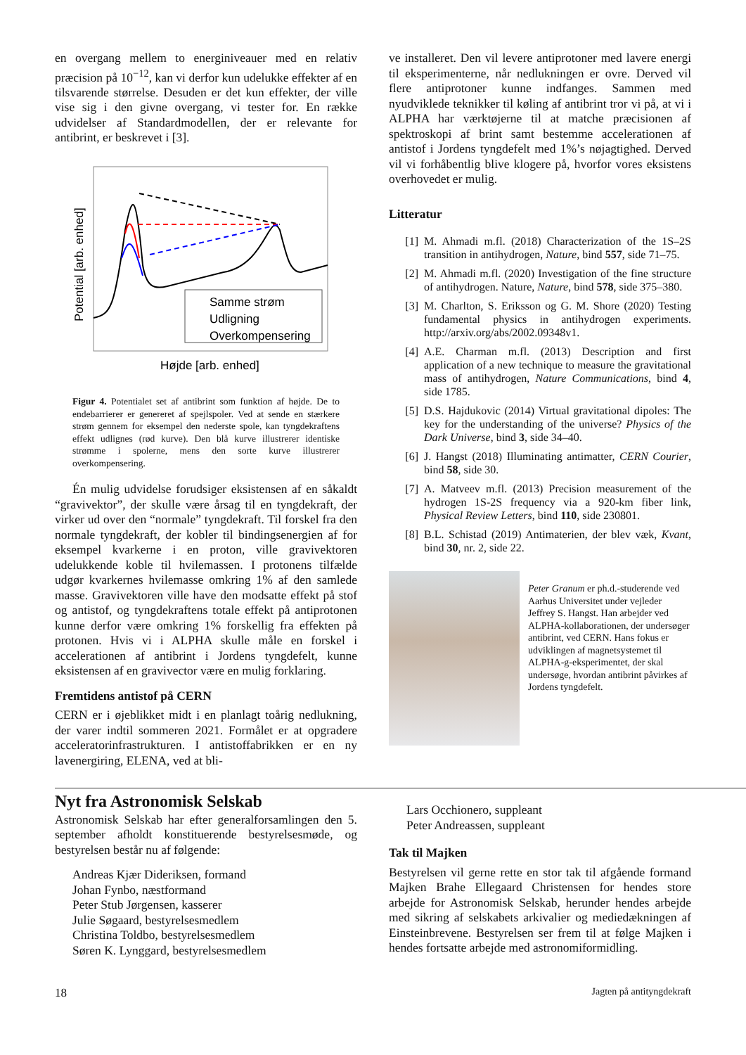en overgang mellem to energiniveauer med en relativ præcision på 10<sup>−12</sup>, kan vi derfor kun udelukke effekter af en tilsvarende størrelse. Desuden er det kun effekter, der ville vise sig i den givne overgang, vi tester for. En række udvidelser af Standardmodellen, der er relevante for antibrint, er beskrevet i [3].
Samme strøm
Udligning
Overkompensering
Højde [arb. enhed]
Potential [arb. enhed]
Figur 4. Potentialet set af antibrint som funktion af højde. De to endebarrierer er genereret af spejlspoler. Ved at sende en stærkere strøm gennem for eksempel den nederste spole, kan tyngdekraftens effekt udlignes (rød kurve). Den blå kurve illustrerer identiske strømme i spolerne, mens den sorte kurve illustrerer overkompensering.
Én mulig udvidelse forudsiger eksistensen af en såkaldt “gravivektor”, der skulle være årsag til en tyngdekraft, der virker ud over den “normale” tyngdekraft. Til forskel fra den normale tyngdekraft, der kobler til bindingsenergien af for eksempel kvarkerne i en proton, ville gravivektoren udelukkende koble til hvilemassen. I protonens tilfælde udgør kvarkernes hvilemasse omkring 1% af den samlede masse. Gravivektoren ville have den modsatte effekt på stof og antistof, og tyngdekraftens totale effekt på antiprotonen kunne derfor være omkring 1% forskellig fra effekten på protonen. Hvis vi i ALPHA skulle måle en forskel i accelerationen af antibrint i Jordens tyngdefelt, kunne eksistensen af en gravivector være en mulig forklaring.
Fremtidens antistof på CERN
CERN er i øjeblikket midt i en planlagt toårig nedlukning, der varer indtil sommeren 2021. Formålet er at opgradere acceleratorinfrastrukturen. I antistoffabrikken er en ny lavenergiring, ELENA, ved at bli-
ve installeret. Den vil levere antiprotoner med lavere energi til eksperimenterne, når nedlukningen er ovre. Derved vil flere antiprotoner kunne indfanges. Sammen med nyudviklede teknikker til køling af antibrint tror vi på, at vi i ALPHA har værktøjerne til at matche præcisionen af spektroskopi af brint samt bestemme accelerationen af antistof i Jordens tyngdefelt med 1%’s nøjagtighed. Derved vil vi forhåbentlig blive klogere på, hvorfor vores eksistens overhovedet er mulig.
Litteratur
[1] M. Ahmadi m.fl. (2018) Characterization of the 1S–2S transition in antihydrogen, Nature, bind 557, side 71–75.
[2] M. Ahmadi m.fl. (2020) Investigation of the fine structure of antihydrogen. Nature, Nature, bind 578, side 375–380.
[3] M. Charlton, S. Eriksson og G. M. Shore (2020) Testing fundamental physics in antihydrogen experiments. http://arxiv.org/abs/2002.09348v1.
[4] A.E. Charman m.fl. (2013) Description and first application of a new technique to measure the gravitational mass of antihydrogen, Nature Communications, bind 4, side 1785.
[5] D.S. Hajdukovic (2014) Virtual gravitational dipoles: The key for the understanding of the universe? Physics of the Dark Universe, bind 3, side 34–40.
[6] J. Hangst (2018) Illuminating antimatter, CERN Courier, bind 58, side 30.
[7] A. Matveev m.fl. (2013) Precision measurement of the hydrogen 1S-2S frequency via a 920-km fiber link, Physical Review Letters, bind 110, side 230801.
[8] B.L. Schistad (2019) Antimaterien, der blev væk, Kvant, bind 30, nr. 2, side 22.
Peter Granum er ph.d.-studerende ved Aarhus Universitet under vejleder Jeffrey S. Hangst. Han arbejder ved ALPHA-kollaborationen, der undersøger antibrint, ved CERN. Hans fokus er udviklingen af magnetsystemet til ALPHA-g-eksperimentet, der skal undersøge, hvordan antibrint påvirkes af Jordens tyngdefelt.
Nyt fra Astronomisk Selskab
Astronomisk Selskab har efter generalforsamlingen den 5. september afholdt konstituerende bestyrelsesmøde, og bestyrelsen består nu af følgende:
Andreas Kjær Dideriksen, formand
Johan Fynbo, næstformand
Peter Stub Jørgensen, kasserer
Julie Søgaard, bestyrelsesmedlem
Christina Toldbo, bestyrelsesmedlem
Søren K. Lynggard, bestyrelsesmedlem
Lars Occhionero, suppleant
Peter Andreassen, suppleant
Tak til Majken
Bestyrelsen vil gerne rette en stor tak til afgående formand Majken Brahe Ellegaard Christensen for hendes store arbejde for Astronomisk Selskab, herunder hendes arbejde med sikring af selskabets arkivalier og mediedækningen af Einsteinbrevene. Bestyrelsen ser frem til at følge Majken i hendes fortsatte arbejde med astronomiformidling.
18 Jagten på antityngdekraft